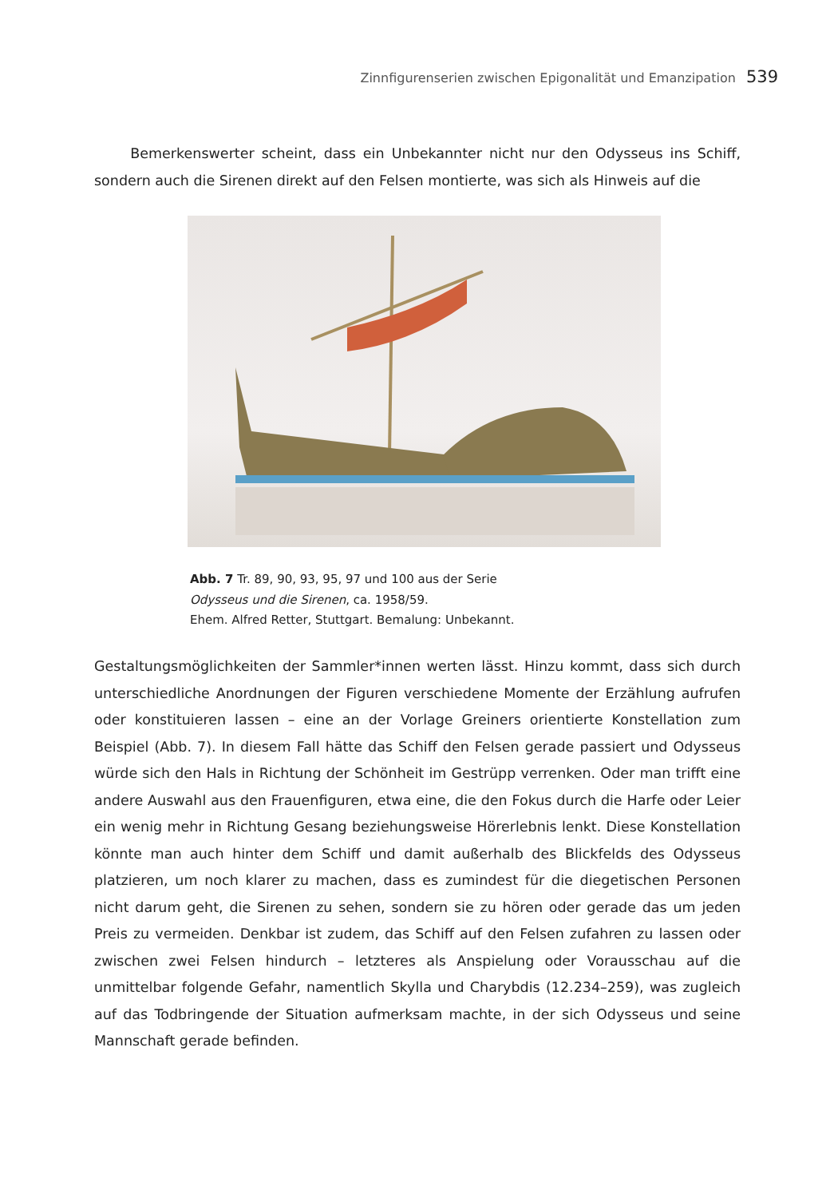Zinnfigurenserien zwischen Epigonalität und Emanzipation 539
Bemerkenswerter scheint, dass ein Unbekannter nicht nur den Odysseus ins Schiff, sondern auch die Sirenen direkt auf den Felsen montierte, was sich als Hinweis auf die
Abb. 7 Tr. 89, 90, 93, 95, 97 und 100 aus der Serie
Odysseus und die Sirenen, ca. 1958/59.
Ehem. Alfred Retter, Stuttgart. Bemalung: Unbekannt.
Gestaltungsmöglichkeiten der Sammler*innen werten lässt. Hinzu kommt, dass sich durch unterschiedliche Anordnungen der Figuren verschiedene Momente der Erzählung aufrufen oder konstituieren lassen – eine an der Vorlage Greiners orientierte Konstellation zum Beispiel (Abb. 7). In diesem Fall hätte das Schiff den Felsen gerade passiert und Odysseus würde sich den Hals in Richtung der Schönheit im Gestrüpp verrenken. Oder man trifft eine andere Auswahl aus den Frauenfiguren, etwa eine, die den Fokus durch die Harfe oder Leier ein wenig mehr in Richtung Gesang beziehungsweise Hörerlebnis lenkt. Diese Konstellation könnte man auch hinter dem Schiff und damit außerhalb des Blickfelds des Odysseus platzieren, um noch klarer zu machen, dass es zumindest für die diegetischen Personen nicht darum geht, die Sirenen zu sehen, sondern sie zu hören oder gerade das um jeden Preis zu vermeiden. Denkbar ist zudem, das Schiff auf den Felsen zufahren zu lassen oder zwischen zwei Felsen hindurch – letzteres als Anspielung oder Vorausschau auf die unmittelbar folgende Gefahr, namentlich Skylla und Charybdis (12.234–259), was zugleich auf das Todbringende der Situation aufmerksam machte, in der sich Odysseus und seine Mannschaft gerade befinden.